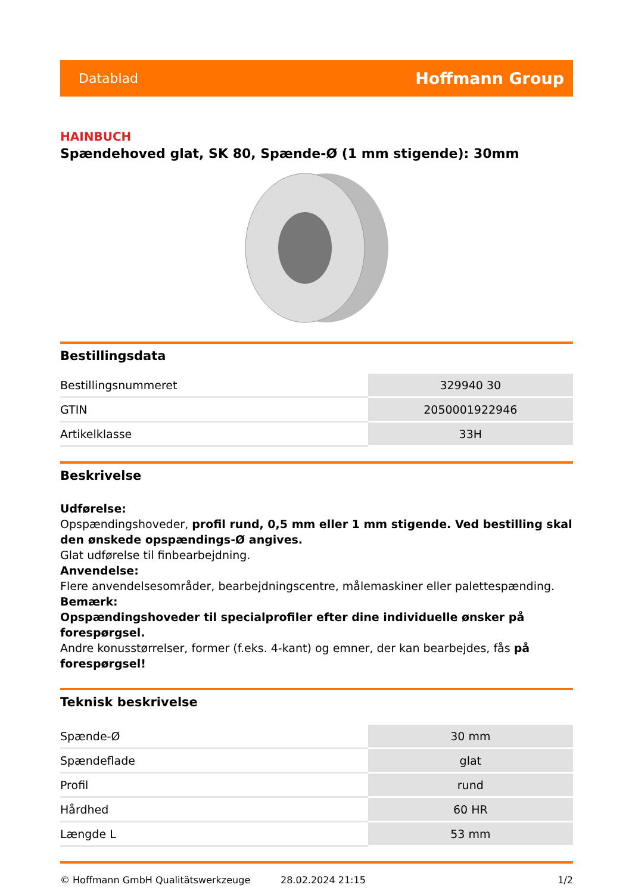Datablad Hoffmann Group
HAINBUCH
Spændehoved glat, SK 80, Spænde-Ø (1 mm stigende): 30mm
Bestillingsdata
| Bestillingsnummeret | 329940 30 |
| GTIN | 2050001922946 |
| Artikelklasse | 33H |
Beskrivelse
Udførelse:
Opspændingshoveder, profil rund, 0,5 mm eller 1 mm stigende. Ved bestilling skal den ønskede opspændings-Ø angives.
Glat udførelse til finbearbejdning.
Anvendelse:
Flere anvendelsesområder, bearbejdningscentre, målemaskiner eller palettespænding.
Bemærk:
Opspændingshoveder til specialprofiler efter dine individuelle ønsker på forespørgsel.
Andre konusstørrelser, former (f.eks. 4-kant) og emner, der kan bearbejdes, fås på forespørgsel!
Teknisk beskrivelse
| Spænde-Ø | 30 mm |
| Spændeflade | glat |
| Profil | rund |
| Hårdhed | 60 HR |
| Længde L | 53 mm |
© Hoffmann GmbH Qualitätswerkzeuge 28.02.2024 21:15 1/2